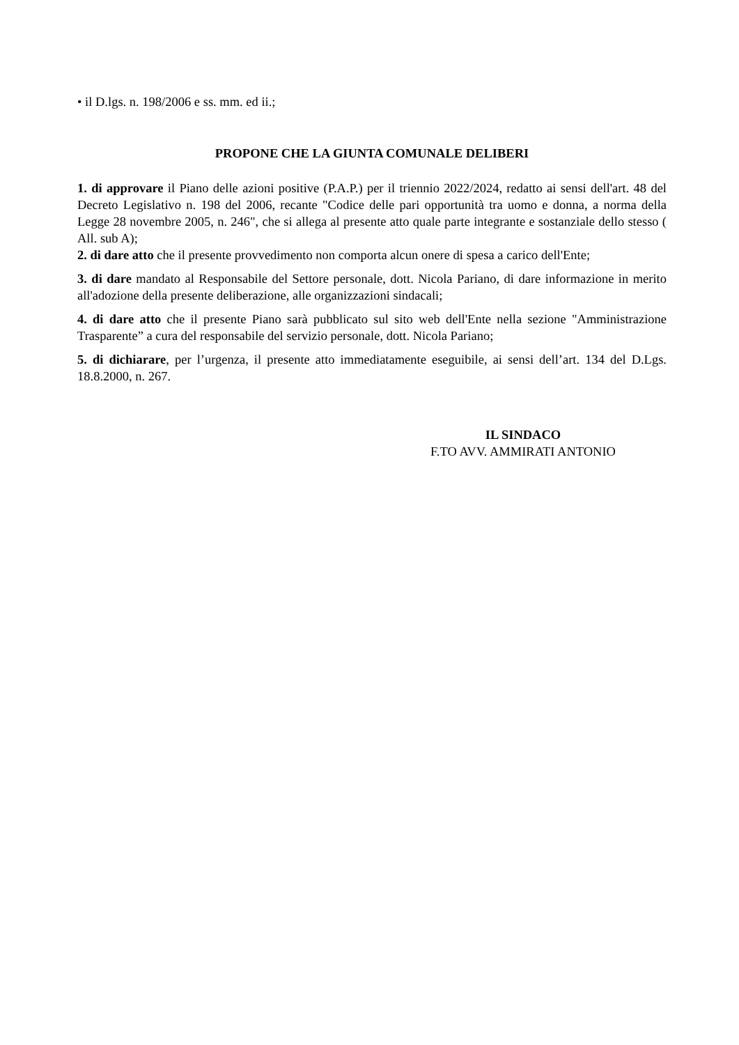• il D.lgs. n. 198/2006 e ss. mm. ed ii.;
PROPONE CHE LA GIUNTA COMUNALE DELIBERI
1. di approvare il Piano delle azioni positive (P.A.P.) per il triennio 2022/2024, redatto ai sensi dell'art. 48 del Decreto Legislativo n. 198 del 2006, recante "Codice delle pari opportunità tra uomo e donna, a norma della Legge 28 novembre 2005, n. 246", che si allega al presente atto quale parte integrante e sostanziale dello stesso ( All. sub A);
2. di dare atto che il presente provvedimento non comporta alcun onere di spesa a carico dell'Ente;
3. di dare mandato al Responsabile del Settore personale, dott. Nicola Pariano, di dare informazione in merito all'adozione della presente deliberazione, alle organizzazioni sindacali;
4. di dare atto che il presente Piano sarà pubblicato sul sito web dell'Ente nella sezione "Amministrazione Trasparente” a cura del responsabile del servizio personale, dott. Nicola Pariano;
5. di dichiarare, per l’urgenza, il presente atto immediatamente eseguibile, ai sensi dell’art. 134 del D.Lgs. 18.8.2000, n. 267.
IL SINDACO
F.TO AVV. AMMIRATI ANTONIO